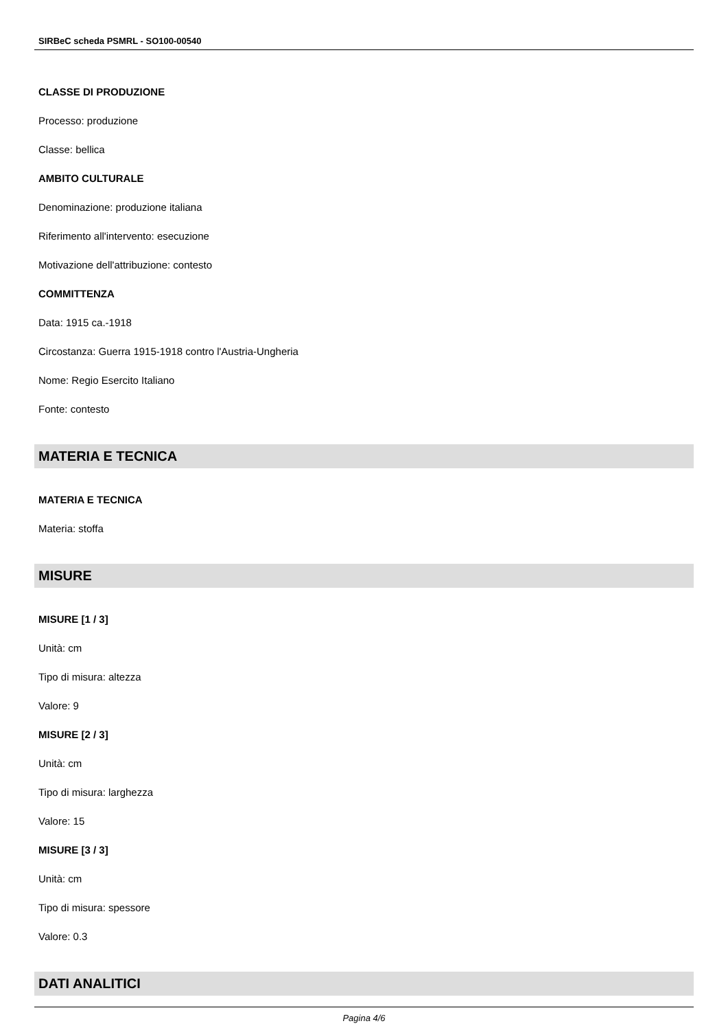SIRBeC scheda PSMRL - SO100-00540
CLASSE DI PRODUZIONE
Processo: produzione
Classe: bellica
AMBITO CULTURALE
Denominazione: produzione italiana
Riferimento all'intervento: esecuzione
Motivazione dell'attribuzione: contesto
COMMITTENZA
Data: 1915 ca.-1918
Circostanza: Guerra 1915-1918 contro l'Austria-Ungheria
Nome: Regio Esercito Italiano
Fonte: contesto
MATERIA E TECNICA
MATERIA E TECNICA
Materia: stoffa
MISURE
MISURE [1 / 3]
Unità: cm
Tipo di misura: altezza
Valore: 9
MISURE [2 / 3]
Unità: cm
Tipo di misura: larghezza
Valore: 15
MISURE [3 / 3]
Unità: cm
Tipo di misura: spessore
Valore: 0.3
DATI ANALITICI
Pagina 4/6